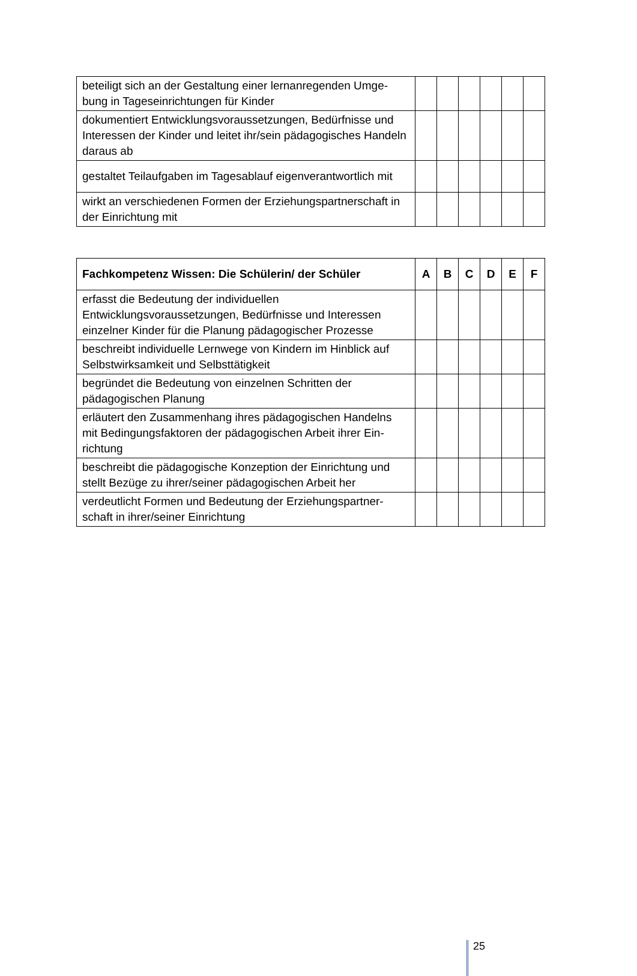| beteiligt sich an der Gestaltung einer lernanregenden Umge-bung in Tageseinrichtungen für Kinder | | | | | | |
| dokumentiert Entwicklungsvoraussetzungen, Bedürfnisse und Interessen der Kinder und leitet ihr/sein pädagogisches Handeln daraus ab | | | | | | |
| gestaltet Teilaufgaben im Tagesablauf eigenverantwortlich mit | | | | | | |
| wirkt an verschiedenen Formen der Erziehungspartnerschaft in der Einrichtung mit | | | | | | |
| Fachkompetenz Wissen: Die Schülerin/ der Schüler | A | B | C | D | E | F |
| --- | --- | --- | --- | --- | --- | --- |
| erfasst die Bedeutung der individuellen Entwicklungsvoraussetzungen, Bedürfnisse und Interessen einzelner Kinder für die Planung pädagogischer Prozesse | | | | | | |
| beschreibt individuelle Lernwege von Kindern im Hinblick auf Selbstwirksamkeit und Selbsttätigkeit | | | | | | |
| begründet die Bedeutung von einzelnen Schritten der pädagogischen Planung | | | | | | |
| erläutert den Zusammenhang ihres pädagogischen Handelns mit Bedingungsfaktoren der pädagogischen Arbeit ihrer Ein-richtung | | | | | | |
| beschreibt die pädagogische Konzeption der Einrichtung und stellt Bezüge zu ihrer/seiner pädagogischen Arbeit her | | | | | | |
| verdeutlicht Formen und Bedeutung der Erziehungspartner-schaft in ihrer/seiner Einrichtung | | | | | | |
25